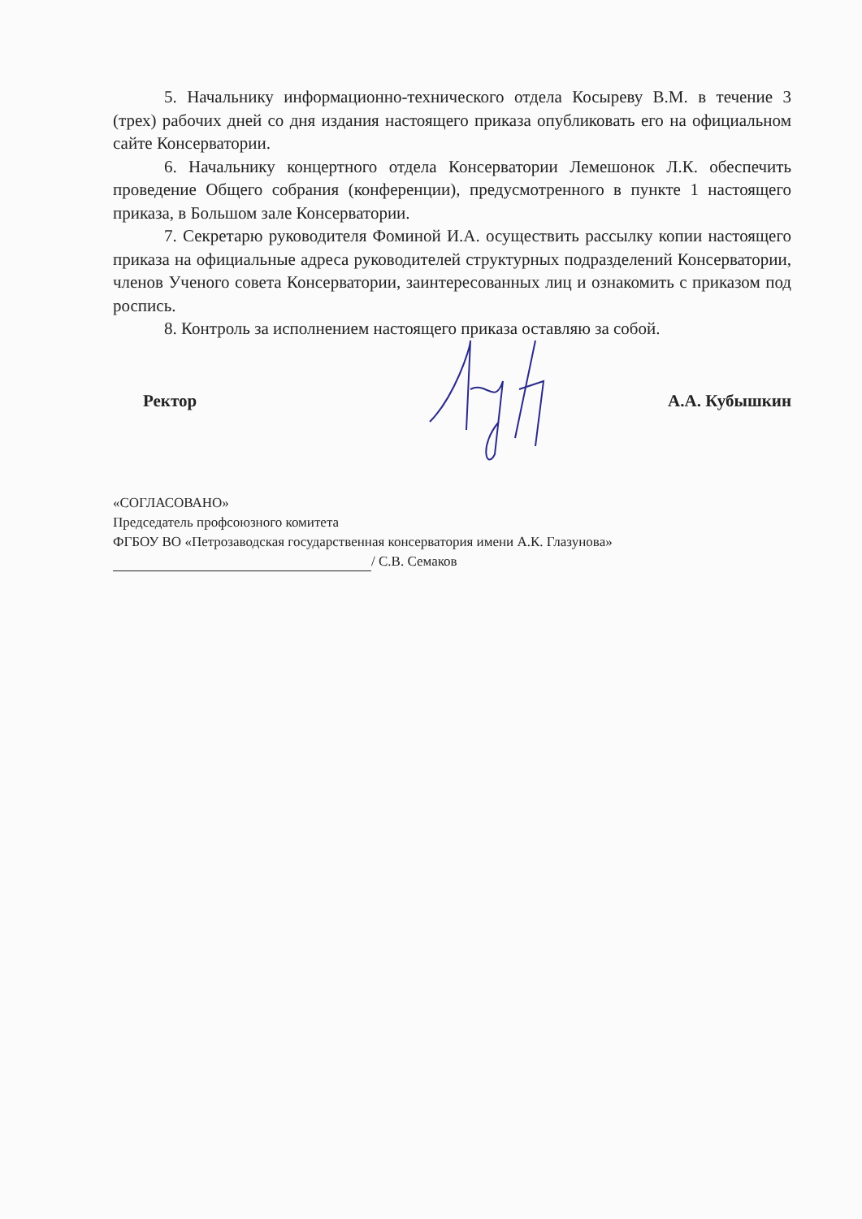5. Начальнику информационно-технического отдела Косыреву В.М. в течение 3 (трех) рабочих дней со дня издания настоящего приказа опубликовать его на официальном сайте Консерватории.
6. Начальнику концертного отдела Консерватории Лемешонок Л.К. обеспечить проведение Общего собрания (конференции), предусмотренного в пункте 1 настоящего приказа, в Большом зале Консерватории.
7. Секретарю руководителя Фоминой И.А. осуществить рассылку копии настоящего приказа на официальные адреса руководителей структурных подразделений Консерватории, членов Ученого совета Консерватории, заинтересованных лиц и ознакомить с приказом под роспись.
8. Контроль за исполнением настоящего приказа оставляю за собой.
Ректор А.А. Кубышкин
«СОГЛАСОВАНО»
Председатель профсоюзного комитета
ФГБОУ ВО «Петрозаводская государственная консерватория имени А.К. Глазунова»
/ С.В. Семаков